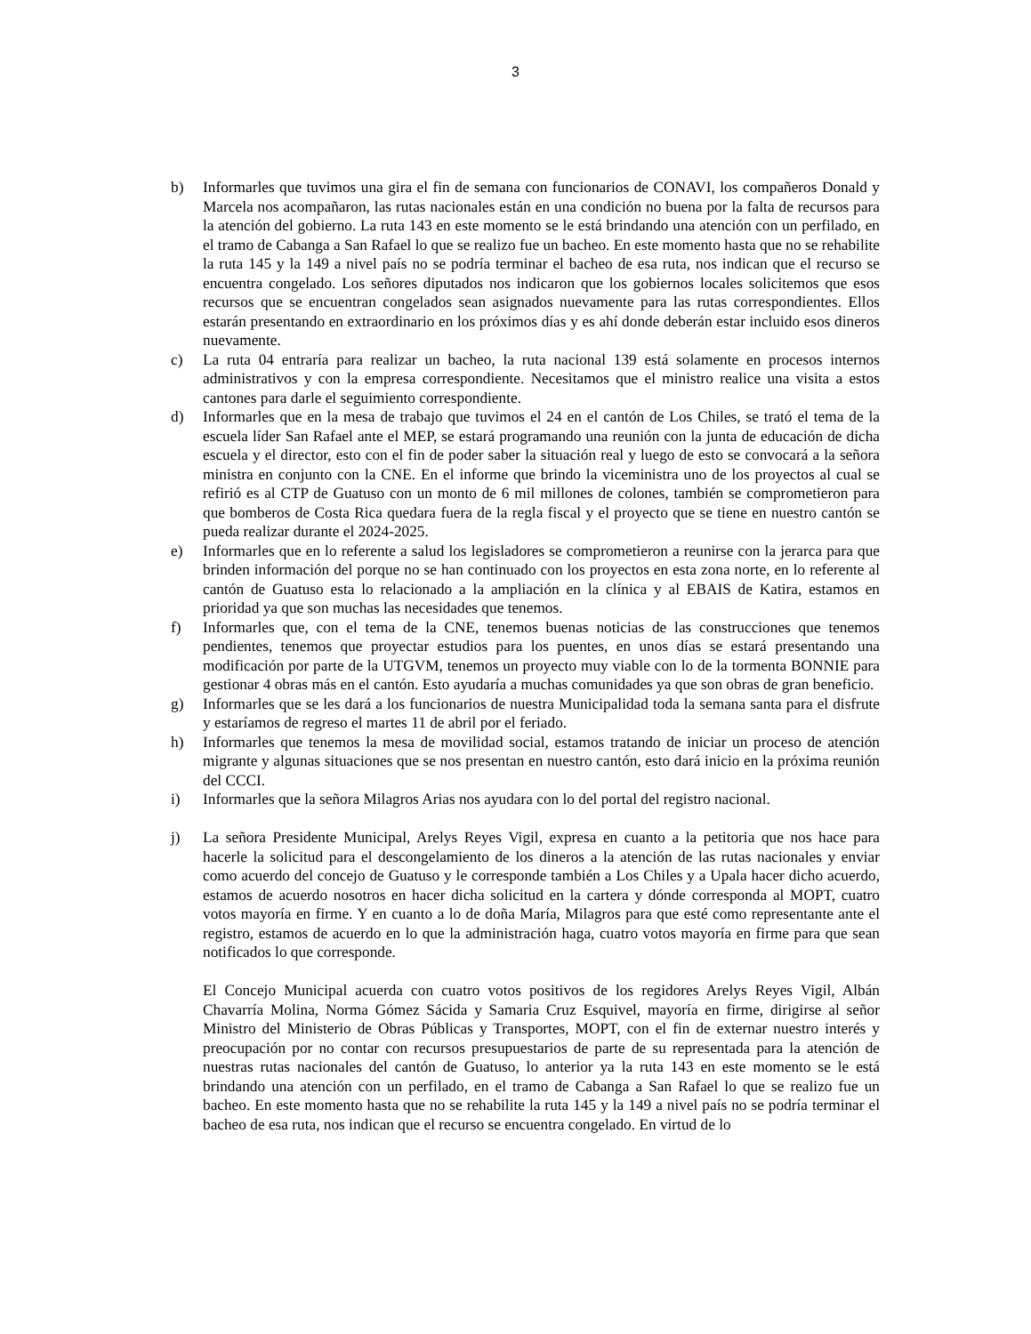3
b) Informarles que tuvimos una gira el fin de semana con funcionarios de CONAVI, los compañeros Donald y Marcela nos acompañaron, las rutas nacionales están en una condición no buena por la falta de recursos para la atención del gobierno. La ruta 143 en este momento se le está brindando una atención con un perfilado, en el tramo de Cabanga a San Rafael lo que se realizo fue un bacheo. En este momento hasta que no se rehabilite la ruta 145 y la 149 a nivel país no se podría terminar el bacheo de esa ruta, nos indican que el recurso se encuentra congelado. Los señores diputados nos indicaron que los gobiernos locales solicitemos que esos recursos que se encuentran congelados sean asignados nuevamente para las rutas correspondientes. Ellos estarán presentando en extraordinario en los próximos días y es ahí donde deberán estar incluido esos dineros nuevamente.
c) La ruta 04 entraría para realizar un bacheo, la ruta nacional 139 está solamente en procesos internos administrativos y con la empresa correspondiente. Necesitamos que el ministro realice una visita a estos cantones para darle el seguimiento correspondiente.
d) Informarles que en la mesa de trabajo que tuvimos el 24 en el cantón de Los Chiles, se trató el tema de la escuela líder San Rafael ante el MEP, se estará programando una reunión con la junta de educación de dicha escuela y el director, esto con el fin de poder saber la situación real y luego de esto se convocará a la señora ministra en conjunto con la CNE. En el informe que brindo la viceministra uno de los proyectos al cual se refirió es al CTP de Guatuso con un monto de 6 mil millones de colones, también se comprometieron para que bomberos de Costa Rica quedara fuera de la regla fiscal y el proyecto que se tiene en nuestro cantón se pueda realizar durante el 2024-2025.
e) Informarles que en lo referente a salud los legisladores se comprometieron a reunirse con la jerarca para que brinden información del porque no se han continuado con los proyectos en esta zona norte, en lo referente al cantón de Guatuso esta lo relacionado a la ampliación en la clínica y al EBAIS de Katira, estamos en prioridad ya que son muchas las necesidades que tenemos.
f) Informarles que, con el tema de la CNE, tenemos buenas noticias de las construcciones que tenemos pendientes, tenemos que proyectar estudios para los puentes, en unos días se estará presentando una modificación por parte de la UTGVM, tenemos un proyecto muy viable con lo de la tormenta BONNIE para gestionar 4 obras más en el cantón. Esto ayudaría a muchas comunidades ya que son obras de gran beneficio.
g) Informarles que se les dará a los funcionarios de nuestra Municipalidad toda la semana santa para el disfrute y estaríamos de regreso el martes 11 de abril por el feriado.
h) Informarles que tenemos la mesa de movilidad social, estamos tratando de iniciar un proceso de atención migrante y algunas situaciones que se nos presentan en nuestro cantón, esto dará inicio en la próxima reunión del CCCI.
i) Informarles que la señora Milagros Arias nos ayudara con lo del portal del registro nacional.
j) La señora Presidente Municipal, Arelys Reyes Vigil, expresa en cuanto a la petitoria que nos hace para hacerle la solicitud para el descongelamiento de los dineros a la atención de las rutas nacionales y enviar como acuerdo del concejo de Guatuso y le corresponde también a Los Chiles y a Upala hacer dicho acuerdo, estamos de acuerdo nosotros en hacer dicha solicitud en la cartera y dónde corresponda al MOPT, cuatro votos mayoría en firme. Y en cuanto a lo de doña María, Milagros para que esté como representante ante el registro, estamos de acuerdo en lo que la administración haga, cuatro votos mayoría en firme para que sean notificados lo que corresponde.
El Concejo Municipal acuerda con cuatro votos positivos de los regidores Arelys Reyes Vigil, Albán Chavarría Molina, Norma Gómez Sácida y Samaria Cruz Esquivel, mayoría en firme, dirigirse al señor Ministro del Ministerio de Obras Públicas y Transportes, MOPT, con el fin de externar nuestro interés y preocupación por no contar con recursos presupuestarios de parte de su representada para la atención de nuestras rutas nacionales del cantón de Guatuso, lo anterior ya la ruta 143 en este momento se le está brindando una atención con un perfilado, en el tramo de Cabanga a San Rafael lo que se realizo fue un bacheo. En este momento hasta que no se rehabilite la ruta 145 y la 149 a nivel país no se podría terminar el bacheo de esa ruta, nos indican que el recurso se encuentra congelado. En virtud de lo